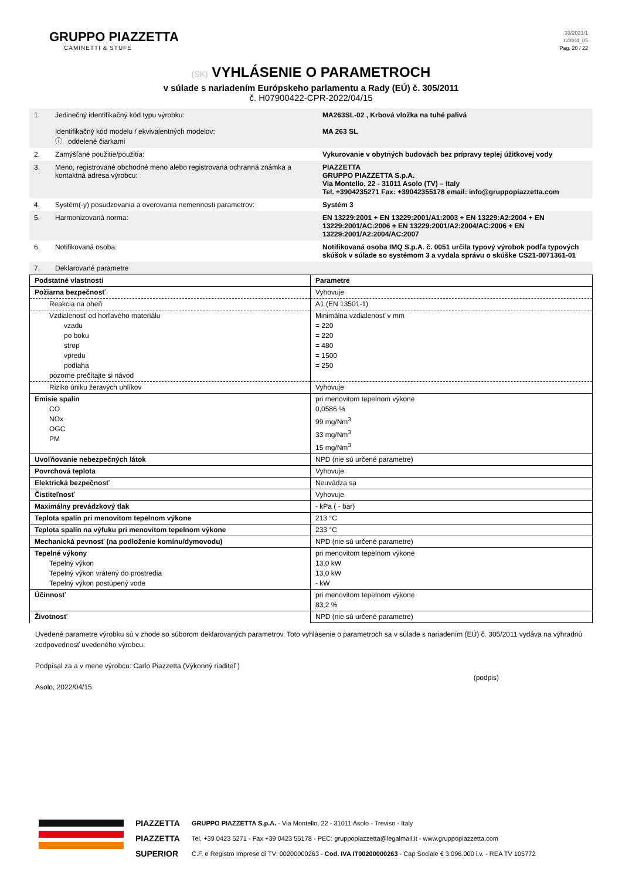GRUPPO PIAZZETTA
CAMINETTI & STUFE
33/2021/1
C0004_05
Pag. 20 / 22
(SK) VYHLÁSENIE O PARAMETROCH
v súlade s nariadením Európskeho parlamentu a Rady (EÚ) č. 305/2011
č. H07900422-CPR-2022/04/15
| 1. | Jedinečný identifikačný kód typu výrobku: Identifikačný kód modelu / ekvivalentných modelov: ⓘ oddelené čiarkami | MA263SL-02 , Krbová vložka na tuhé palivá MA 263 SL |
| 2. | Zamýšľané použitie/použitia: | Vykurovanie v obytných budovách bez prípravy teplej úžitkovej vody |
| 3. | Meno, registrované obchodné meno alebo registrovaná ochranná známka a kontaktná adresa výrobcu: | PIAZZETTA GRUPPO PIAZZETTA S.p.A. Via Montello, 22 - 31011 Asolo (TV) – Italy Tel. +3904235271 Fax: +39042355178 email: info@gruppopiazzetta.com |
| 4. | Systém(-y) posudzovania a overovania nemennosti parametrov: | Systém 3 |
| 5. | Harmonizovaná norma: | EN 13229:2001 + EN 13229:2001/A1:2003 + EN 13229:A2:2004 + EN 13229:2001/AC:2006 + EN 13229:2001/A2:2004/AC:2006 + EN 13229:2001/A2:2004/AC:2007 |
| 6. | Notifikovaná osoba: | Notifikovaná osoba IMQ S.p.A. č. 0051 určila typový výrobok podľa typových skúšok v súlade so systémom 3 a vydala správu o skúške CS21-0071361-01 |
| 7. | Deklarované parametre | |
| Podstatné vlastnosti | Parametre |
| --- | --- |
| Požiarna bezpečnosť | Vyhovuje |
| Reakcia na oheň | A1 (EN 13501-1) |
| Vzdialenosť od horľavého materiálu vzadu po boku strop vpredu podlaha pozorne prečítajte si návod | Minimálna vzdialenosť v mm = 220 = 220 = 480 = 1500 = 250 |
| Riziko úniku žeravých uhlíkov | Vyhovuje |
| Emisie spalín CO NOx OGC PM | pri menovitom tepelnom výkone 0,0586 % 99 mg/Nm<sup>3</sup> 33 mg/Nm<sup>3</sup> 15 mg/Nm<sup>3</sup> |
| Uvoľňovanie nebezpečných látok | NPD (nie sú určené parametre) |
| Povrchová teplota | Vyhovuje |
| Elektrická bezpečnosť | Neuvádza sa |
| Čistiteľnosť | Vyhovuje |
| Maximálny prevádzkový tlak | - kPa ( - bar) |
| Teplota spalín pri menovitom tepelnom výkone | 213 °C |
| Teplota spalín na výfuku pri menovitom tepelnom výkone | 233 °C |
| Mechanická pevnosť (na podloženie komínu/dymovodu) | NPD (nie sú určené parametre) |
| Tepelné výkony Tepelný výkon Tepelný výkon vrátený do prostredia Tepelný výkon postúpený vode | pri menovitom tepelnom výkone 13,0 kW 13,0 kW - kW |
| Účinnosť | pri menovitom tepelnom výkone 83,2 % |
| Životnosť | NPD (nie sú určené parametre) |
Uvedené parametre výrobku sú v zhode so súborom deklarovaných parametrov. Toto vyhlásenie o parametroch sa v súlade s nariadením (EÚ) č. 305/2011 vydáva na výhradnú zodpovednosť uvedeného výrobcu.
Podpísal za a v mene výrobcu: Carlo Piazzetta (Výkonný riaditeľ ) (podpis)
Asolo, 2022/04/15
PIAZZETTA
PIAZZETTA
SUPERIOR
GRUPPO PIAZZETTA S.p.A. - Via Montello, 22 - 31011 Asolo - Treviso - Italy
Tel. +39 0423 5271 - Fax +39 0423 55178 - PEC: gruppopiazzetta@legalmail.it - www.gruppopiazzetta.com
C.F. e Registro Imprese di TV: 00200000263 - Cod. IVA IT00200000263 - Cap Sociale € 3.096.000 i.v. - REA TV 105772